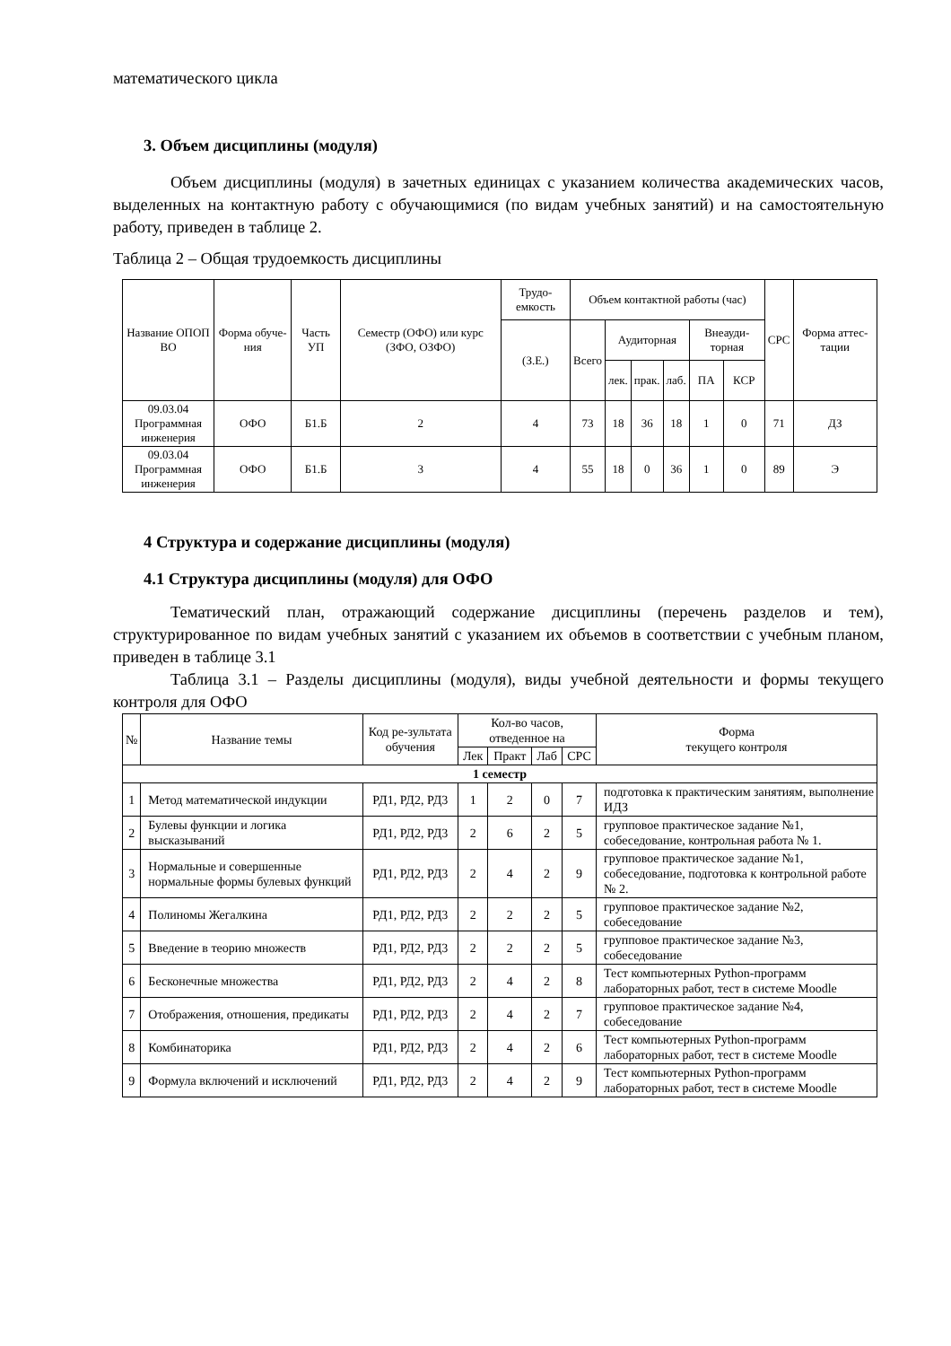математического цикла
3. Объем дисциплины (модуля)
Объем дисциплины (модуля) в зачетных единицах с указанием количества академических часов, выделенных на контактную работу с обучающимися (по видам учебных занятий) и на самостоятельную работу, приведен в таблице 2.
Таблица 2 – Общая трудоемкость дисциплины
| Название ОПОП ВО | Форма обуче-ния | Часть УП | Семестр (ОФО) или курс (ЗФО, ОЗФО) | Трудо-емкость | Объем контактной работы (час) | | | | | | СРС | Форма аттес-тации |
| --- | --- | --- | --- | --- | --- | --- | --- | --- | --- | --- | --- | --- |
| | | | | (З.Е.) | Всего | Аудиторная | | | Внеауди-торная | | | |
| | | | | | | лек. | прак. | лаб. | ПА | КСР | | |
| 09.03.04 Программная инженерия | ОФО | Б1.Б | 2 | 4 | 73 | 18 | 36 | 18 | 1 | 0 | 71 | ДЗ |
| 09.03.04 Программная инженерия | ОФО | Б1.Б | 3 | 4 | 55 | 18 | 0 | 36 | 1 | 0 | 89 | Э |
4 Структура и содержание дисциплины (модуля)
4.1 Структура дисциплины (модуля) для ОФО
Тематический план, отражающий содержание дисциплины (перечень разделов и тем), структурированное по видам учебных занятий с указанием их объемов в соответствии с учебным планом, приведен в таблице 3.1
Таблица 3.1 – Разделы дисциплины (модуля), виды учебной деятельности и формы текущего контроля для ОФО
| № | Название темы | Код ре-зультата обучения | Кол-во часов, отведенное на | | | | Форма текущего контроля |
| --- | --- | --- | --- | --- | --- | --- | --- |
| | | | Лек | Практ | Лаб | СРС | |
| 1 семестр | | | | | | | |
| 1 | Метод математической индукции | РД1, РД2, РД3 | 1 | 2 | 0 | 7 | подготовка к практическим занятиям, выполнение ИДЗ |
| 2 | Булевы функции и логика высказываний | РД1, РД2, РД3 | 2 | 6 | 2 | 5 | групповое практическое задание №1, собеседование, контрольная работа № 1. |
| 3 | Нормальные и совершенные нормальные формы булевых функций | РД1, РД2, РД3 | 2 | 4 | 2 | 9 | групповое практическое задание №1, собеседование, подготовка к контрольной работе № 2. |
| 4 | Полиномы Жегалкина | РД1, РД2, РД3 | 2 | 2 | 2 | 5 | групповое практическое задание №2, собеседование |
| 5 | Введение в теорию множеств | РД1, РД2, РД3 | 2 | 2 | 2 | 5 | групповое практическое задание №3, собеседование |
| 6 | Бесконечные множества | РД1, РД2, РД3 | 2 | 4 | 2 | 8 | Тест компьютерных Python-программ лабораторных работ, тест в системе Moodle |
| 7 | Отображения, отношения, предикаты | РД1, РД2, РД3 | 2 | 4 | 2 | 7 | групповое практическое задание №4, собеседование |
| 8 | Комбинаторика | РД1, РД2, РД3 | 2 | 4 | 2 | 6 | Тест компьютерных Python-программ лабораторных работ, тест в системе Moodle |
| 9 | Формула включений и исключений | РД1, РД2, РД3 | 2 | 4 | 2 | 9 | Тест компьютерных Python-программ лабораторных работ, тест в системе Moodle |